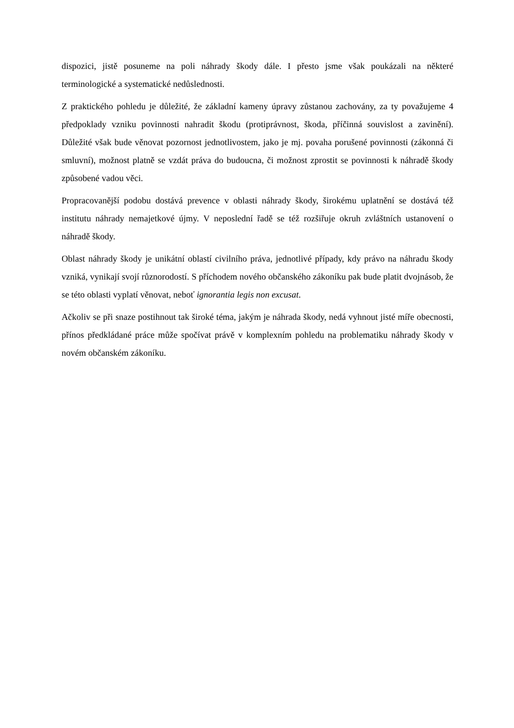dispozici, jistě posuneme na poli náhrady škody dále. I přesto jsme však poukázali na některé terminologické a systematické nedůslednosti.
Z praktického pohledu je důležité, že základní kameny úpravy zůstanou zachovány, za ty považujeme 4 předpoklady vzniku povinnosti nahradit škodu (protiprávnost, škoda, příčinná souvislost a zavinění). Důležité však bude věnovat pozornost jednotlivostem, jako je mj. povaha porušené povinnosti (zákonná či smluvní), možnost platně se vzdát práva do budoucna, či možnost zprostit se povinnosti k náhradě škody způsobené vadou věci.
Propracovanější podobu dostává prevence v oblasti náhrady škody, širokému uplatnění se dostává též institutu náhrady nemajetkové újmy. V neposlední řadě se též rozšiřuje okruh zvláštních ustanovení o náhradě škody.
Oblast náhrady škody je unikátní oblastí civilního práva, jednotlivé případy, kdy právo na náhradu škody vzniká, vynikají svojí různorodostí. S příchodem nového občanského zákoníku pak bude platit dvojnásob, že se této oblasti vyplatí věnovat, neboť ignorantia legis non excusat.
Ačkoliv se při snaze postihnout tak široké téma, jakým je náhrada škody, nedá vyhnout jisté míře obecnosti, přínos předkládané práce může spočívat právě v komplexním pohledu na problematiku náhrady škody v novém občanském zákoníku.